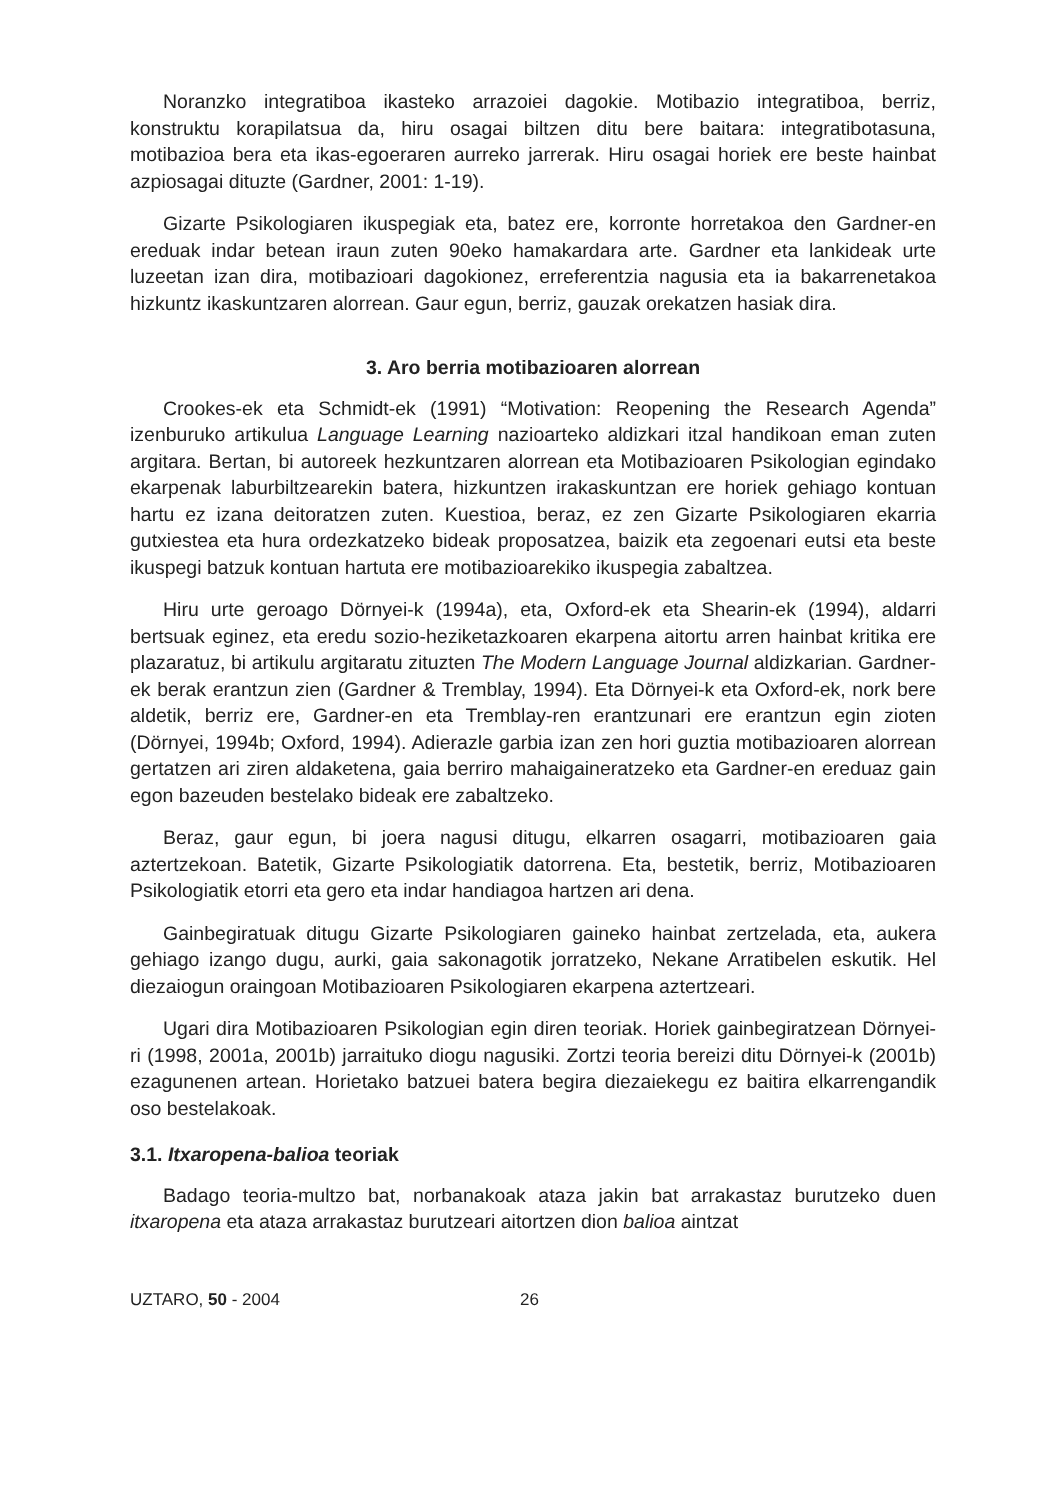Noranzko integratiboa ikasteko arrazoiei dagokie. Motibazio integratiboa, berriz, konstruktu korapilatsua da, hiru osagai biltzen ditu bere baitara: integratibotasuna, motibazioa bera eta ikas-egoeraren aurreko jarrerak. Hiru osagai horiek ere beste hainbat azpiosagai dituzte (Gardner, 2001: 1-19).
Gizarte Psikologiaren ikuspegiak eta, batez ere, korronte horretakoa den Gardner-en ereduak indar betean iraun zuten 90eko hamakardara arte. Gardner eta lankideak urte luzeetan izan dira, motibazioari dagokionez, erreferentzia nagusia eta ia bakarrenetakoa hizkuntz ikaskuntzaren alorrean. Gaur egun, berriz, gauzak orekatzen hasiak dira.
3. Aro berria motibazioaren alorrean
Crookes-ek eta Schmidt-ek (1991) “Motivation: Reopening the Research Agenda” izenburuko artikulua Language Learning nazioarteko aldizkari itzal handikoan eman zuten argitara. Bertan, bi autoreek hezkuntzaren alorrean eta Motibazioaren Psikologian egindako ekarpenak laburbiltzearekin batera, hizkuntzen irakaskuntzan ere horiek gehiago kontuan hartu ez izana deitoratzen zuten. Kuestioa, beraz, ez zen Gizarte Psikologiaren ekarria gutxiestea eta hura ordezkatzeko bideak proposatzea, baizik eta zegoenari eutsi eta beste ikuspegi batzuk kontuan hartuta ere motibazioarekiko ikuspegia zabaltzea.
Hiru urte geroago Dörnyei-k (1994a), eta, Oxford-ek eta Shearin-ek (1994), aldarri bertsuak eginez, eta eredu sozio-heziketazkoaren ekarpena aitortu arren hainbat kritika ere plazaratuz, bi artikulu argitaratu zituzten The Modern Language Journal aldizkarian. Gardner-ek berak erantzun zien (Gardner & Tremblay, 1994). Eta Dörnyei-k eta Oxford-ek, nork bere aldetik, berriz ere, Gardner-en eta Tremblay-ren erantzunari ere erantzun egin zioten (Dörnyei, 1994b; Oxford, 1994). Adierazle garbia izan zen hori guztia motibazioaren alorrean gertatzen ari ziren aldaketena, gaia berriro mahaigaineratzeko eta Gardner-en ereduaz gain egon bazeuden bestelako bideak ere zabaltzeko.
Beraz, gaur egun, bi joera nagusi ditugu, elkarren osagarri, motibazioaren gaia aztertzekoan. Batetik, Gizarte Psikologiatik datorrena. Eta, bestetik, berriz, Motibazioaren Psikologiatik etorri eta gero eta indar handiagoa hartzen ari dena.
Gainbegiratuak ditugu Gizarte Psikologiaren gaineko hainbat zertzelada, eta, aukera gehiago izango dugu, aurki, gaia sakonagotik jorratzeko, Nekane Arratibelen eskutik. Hel diezaiogun oraingoan Motibazioaren Psikologiaren ekarpena aztertzeari.
Ugari dira Motibazioaren Psikologian egin diren teoriak. Horiek gainbegiratzean Dörnyei-ri (1998, 2001a, 2001b) jarraituko diogu nagusiki. Zortzi teoria bereizi ditu Dörnyei-k (2001b) ezagunenen artean. Horietako batzuei batera begira diezaiekegu ez baitira elkarrengandik oso bestelakoak.
3.1. Itxaropena-balioa teoriak
Badago teoria-multzo bat, norbanakoak ataza jakin bat arrakastaz burutzeko duen itxaropena eta ataza arrakastaz burutzeari aitortzen dion balioa aintzat
UZTARO, 50 - 2004 26